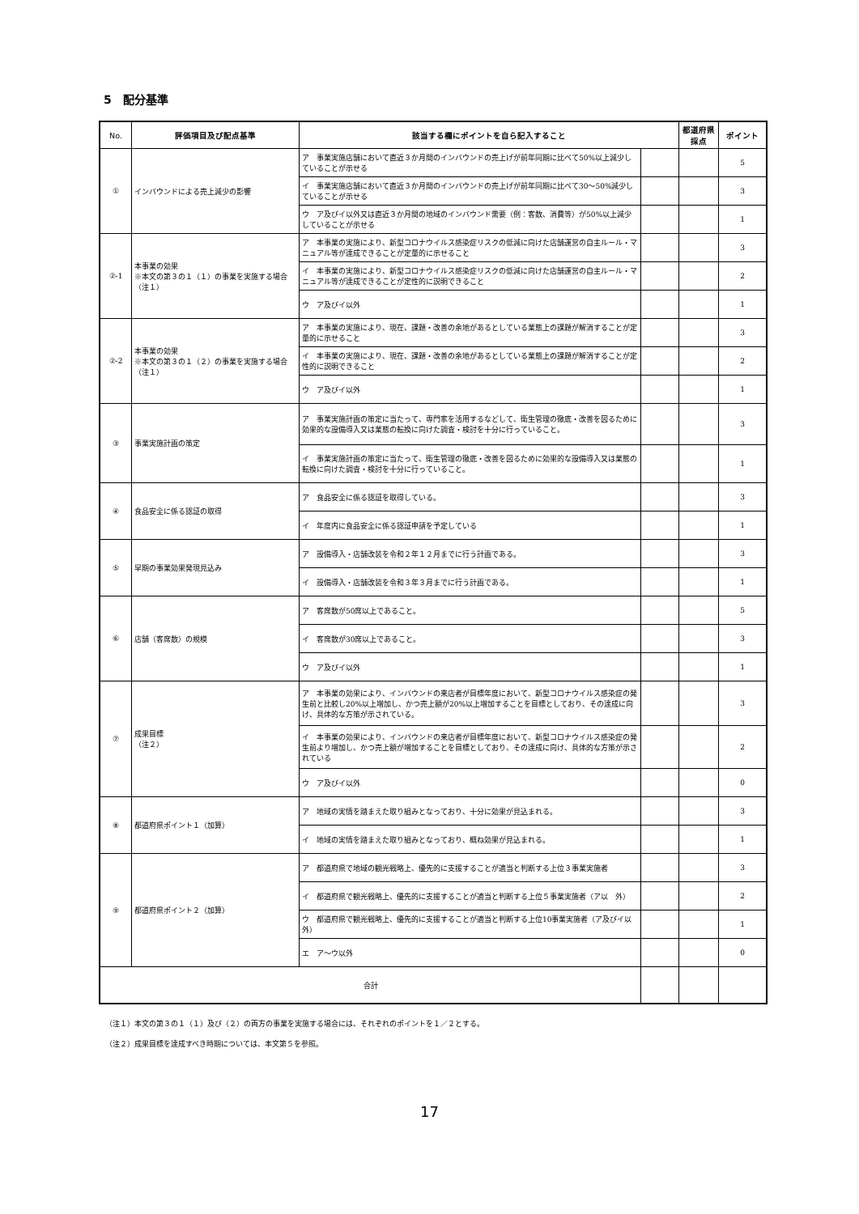5　配分基準
| No. | 評価項目及び配点基準 | 該当する欄にポイントを自ら記入すること | | 都道府県採点 | ポイント |
| --- | --- | --- | --- | --- | --- |
| ① | インバウンドによる売上減少の影響 | ア 事業実施店舗において直近３か月間のインバウンドの売上げが前年同期に比べて50%以上減少していることが示せる | | | 5 |
| | | イ 事業実施店舗において直近３か月間のインバウンドの売上げが前年同期に比べて30〜50%減少していることが示せる | | | 3 |
| | | ウ ア及びイ以外又は直近３か月間の地域のインバウンド需要（例：客数、消費等）が50%以上減少していることが示せる | | | 1 |
| ②-1 | 本事業の効果 ※本文の第３の１（１）の事業を実施する場合（注１） | ア 本事業の実施により、新型コロナウイルス感染症リスクの低減に向けた店舗運営の自主ルール・マニュアル等が達成できることが定量的に示せること | | | 3 |
| | | イ 本事業の実施により、新型コロナウイルス感染症リスクの低減に向けた店舗運営の自主ルール・マニュアル等が達成できることが定性的に説明できること | | | 2 |
| | | ウ ア及びイ以外 | | | 1 |
| ②-2 | 本事業の効果 ※本文の第３の１（２）の事業を実施する場合（注１） | ア 本事業の実施により、現在、課題・改善の余地があるとしている業態上の課題が解消することが定量的に示せること | | | 3 |
| | | イ 本事業の実施により、現在、課題・改善の余地があるとしている業態上の課題が解消することが定性的に説明できること | | | 2 |
| | | ウ ア及びイ以外 | | | 1 |
| ③ | 事業実施計画の策定 | ア 事業実施計画の策定に当たって、専門家を活用するなどして、衛生管理の徹底・改善を図るために効果的な設備導入又は業態の転換に向けた調査・検討を十分に行っていること。 | | | 3 |
| | | イ 事業実施計画の策定に当たって、衛生管理の徹底・改善を図るために効果的な設備導入又は業態の転換に向けた調査・検討を十分に行っていること。 | | | 1 |
| ④ | 食品安全に係る認証の取得 | ア 食品安全に係る認証を取得している。 | | | 3 |
| | | イ 年度内に食品安全に係る認証申請を予定している | | | 1 |
| ⑤ | 早期の事業効果発現見込み | ア 設備導入・店舗改装を令和２年１２月までに行う計画である。 | | | 3 |
| | | イ 設備導入・店舗改装を令和３年３月までに行う計画である。 | | | 1 |
| ⑥ | 店舗（客席数）の規模 | ア 客席数が50席以上であること。 | | | 5 |
| | | イ 客席数が30席以上であること。 | | | 3 |
| | | ウ ア及びイ以外 | | | 1 |
| ⑦ | 成果目標 （注２） | ア 本事業の効果により、インバウンドの来店者が目標年度において、新型コロナウイルス感染症の発生前と比較し20%以上増加し、かつ売上額が20%以上増加することを目標としており、その達成に向け、具体的な方策が示されている。 | | | 3 |
| | | イ 本事業の効果により、インバウンドの来店者が目標年度において、新型コロナウイルス感染症の発生前より増加し、かつ売上額が増加することを目標としており、その達成に向け、具体的な方策が示されている | | | 2 |
| | | ウ ア及びイ以外 | | | 0 |
| ⑧ | 都道府県ポイント１（加算） | ア 地域の実情を踏まえた取り組みとなっており、十分に効果が見込まれる。 | | | 3 |
| | | イ 地域の実情を踏まえた取り組みとなっており、概ね効果が見込まれる。 | | | 1 |
| ⑨ | 都道府県ポイント２（加算） | ア 都道府県で地域の観光戦略上、優先的に支援することが適当と判断する上位３事業実施者 | | | 3 |
| | | イ 都道府県で観光戦略上、優先的に支援することが適当と判断する上位５事業実施者（ア以 外） | | | 2 |
| | | ウ 都道府県で観光戦略上、優先的に支援することが適当と判断する上位10事業実施者（ア及びイ以外） | | | 1 |
| | | エ ア〜ウ以外 | | | 0 |
| 合計 | | | | | |
（注１）本文の第３の１（１）及び（２）の両方の事業を実施する場合には、それぞれのポイントを１／２とする。
（注２）成果目標を達成すべき時期については、本文第５を参照。
17